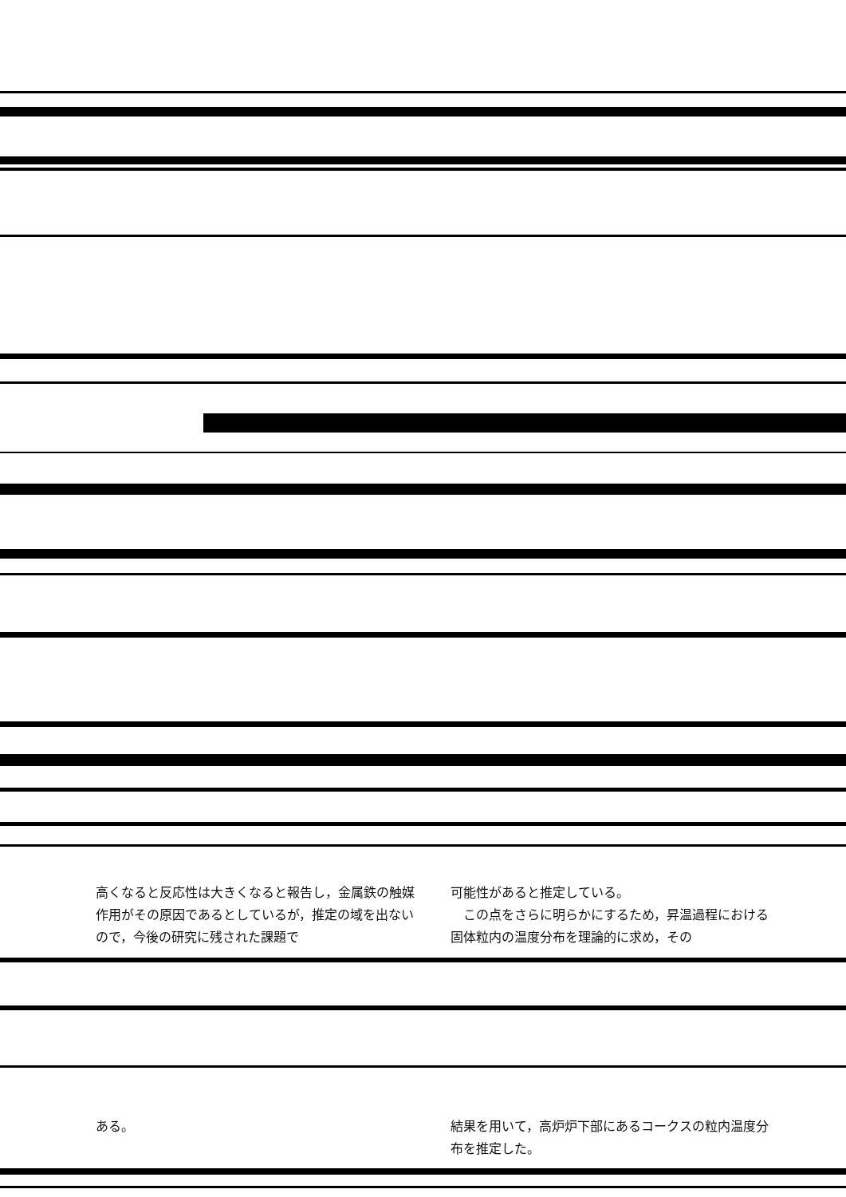高くなると反応性は大きくなると報告し，金属鉄の触媒作用がその原因であるとしているが，推定の域を出ないので，今後の研究に残された課題で
可能性があると推定している。
　この点をさらに明らかにするため，昇温過程における固体粒内の温度分布を理論的に求め，その
ある。 結果を用いて，高炉炉下部にあるコークスの粒内温度分布を推定した。